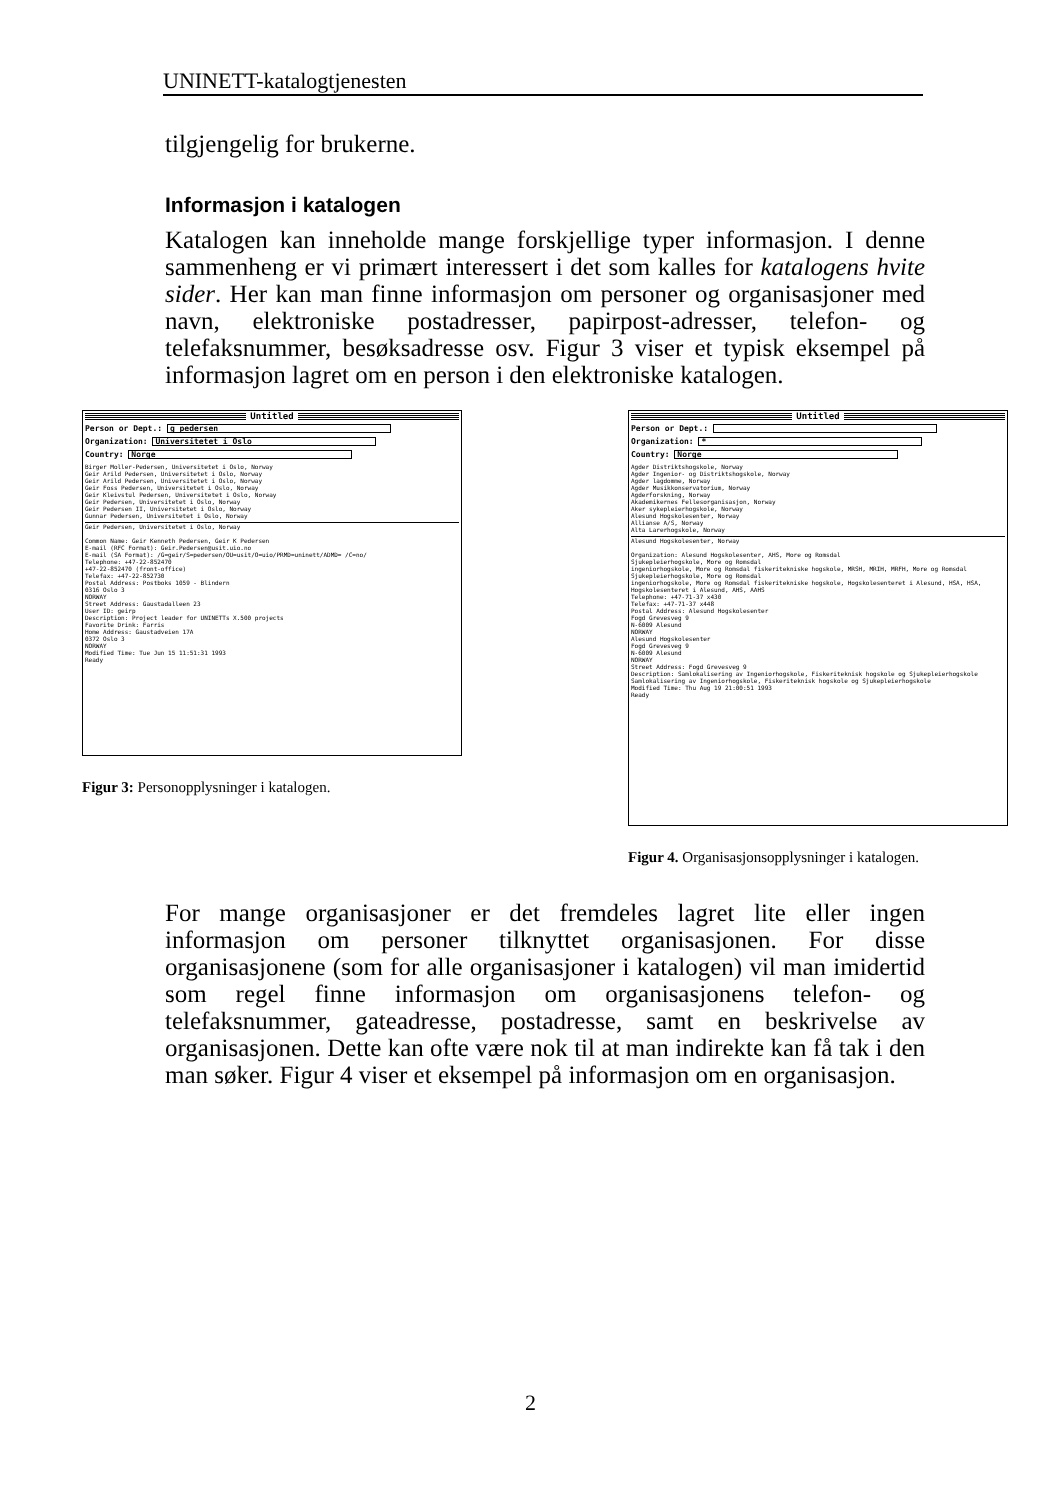UNINETT-katalogtjenesten
tilgjengelig for brukerne.
Informasjon i katalogen
Katalogen kan inneholde mange forskjellige typer informasjon. I denne sammenheng er vi primært interessert i det som kalles for katalogens hvite sider. Her kan man finne informasjon om personer og organisasjoner med navn, elektroniske postadresser, papirpost-adresser, telefon- og telefaksnummer, besøksadresse osv. Figur 3 viser et typisk eksempel på informasjon lagret om en person i den elektroniske katalogen.
Untitled
Person or Dept.: g pedersen
Organization: Universitetet i Oslo
Country: Norge
Birger Moller-Pedersen, Universitetet i Oslo, Norway
Geir Arild Pedersen, Universitetet i Oslo, Norway
Geir Arild Pedersen, Universitetet i Oslo, Norway
Geir Foss Pedersen, Universitetet i Oslo, Norway
Geir Kleivstul Pedersen, Universitetet i Oslo, Norway
Geir Pedersen, Universitetet i Oslo, Norway
Geir Pedersen II, Universitetet i Oslo, Norway
Gunnar Pedersen, Universitetet i Oslo, Norway
Geir Pedersen, Universitetet i Oslo, Norway
Common Name: Geir Kenneth Pedersen, Geir K Pedersen
E-mail (RFC Format): Geir.Pedersen@usit.uio.no
E-mail (SA Format): /G=geir/S=pedersen/OU=usit/O=uio/PRMD=uninett/ADMD= /C=no/
Telephone: +47-22-852470
+47-22-852470 (front-office)
Telefax: +47-22-852730
Postal Address: Postboks 1059 - Blindern
0316 Oslo 3
NORWAY
Street Address: Gaustadalleen 23
User ID: geirp
Description: Project leader for UNINETTs X.500 projects
Favorite Drink: Farris
Home Address: Gaustadveien 17A
0372 Oslo 3
NORWAY
Modified Time: Tue Jun 15 11:51:31 1993
Ready
Figur 3: Personopplysninger i katalogen.
Untitled
Person or Dept.:
Organization: *
Country: Norge
Agder Distriktshogskole, Norway
Agder Ingenior- og Distriktshogskole, Norway
Agder lagdomme, Norway
Agder Musikkonservatorium, Norway
Agderforskning, Norway
Akademikernes Fellesorganisasjon, Norway
Aker sykepleierhogskole, Norway
Alesund Hogskolesenter, Norway
Allianse A/S, Norway
Alta Larerhogskole, Norway
Alesund Hogskolesenter, Norway
Organization: Alesund Hogskolesenter, AHS, More og Romsdal
Sjukepleierhogskole, More og Romsdal
ingeniorhogskole, More og Romsdal fiskeritekniske hogskole, MRSH, MRIH, MRFH, More og Romsdal
Sjukepleierhogskole, More og Romsdal
ingeniorhogskole, More og Romsdal fiskeritekniske hogskole, Hogskolesenteret i Alesund, HSA, HSA,
Hogskolesenteret i Alesund, AHS, AAHS
Telephone: +47-71-37 x430
Telefax: +47-71-37 x448
Postal Address: Alesund Hogskolesenter
Fogd Grevesveg 9
N-6009 Alesund
NORWAY
Alesund Hogskolesenter
Fogd Grevesveg 9
N-6009 Alesund
NORWAY
Street Address: Fogd Grevesveg 9
Description: Samlokalisering av Ingeniorhogskole, Fiskeriteknisk hogskole og Sjukepleierhogskole
Samlokalisering av Ingeniorhogskole, Fiskeriteknisk hogskole og Sjukepleierhogskole
Modified Time: Thu Aug 19 21:00:51 1993
Ready
Figur 4. Organisasjonsopplysninger i katalogen.
For mange organisasjoner er det fremdeles lagret lite eller ingen informasjon om personer tilknyttet organisasjonen. For disse organisasjonene (som for alle organisasjoner i katalogen) vil man imidertid som regel finne informasjon om organisasjonens telefon- og telefaksnummer, gateadresse, postadresse, samt en beskrivelse av organisasjonen. Dette kan ofte være nok til at man indirekte kan få tak i den man søker. Figur 4 viser et eksempel på informasjon om en organisasjon.
2